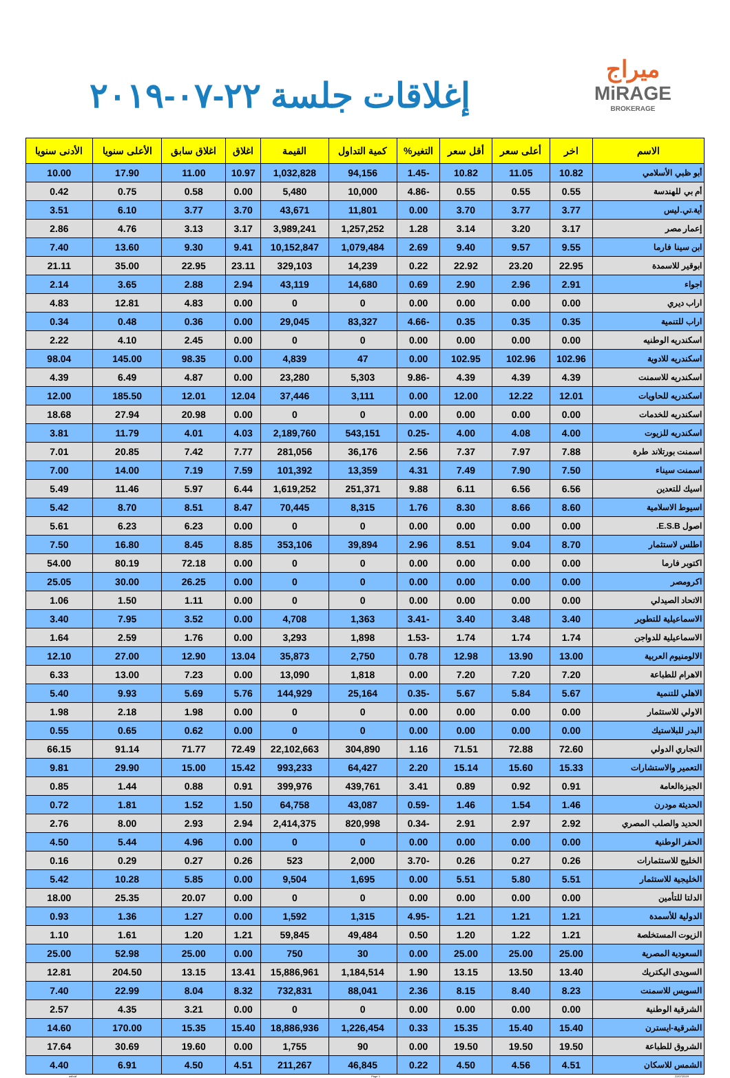ميراج
MiRAGE
BROKERAGE
إغلاقات جلسة ٢٢-٠٧-٢٠١٩
| الاسم | اخر | أعلى سعر | أقل سعر | التغير% | كمية التداول | القيمة | اغلاق | اغلاق سابق | الأعلى سنويا | الأدنى سنويا |
| --- | --- | --- | --- | --- | --- | --- | --- | --- | --- | --- |
| أبو ظبي الأسلامي | 10.82 | 11.05 | 10.82 | -1.45 | 94,156 | 1,032,828 | 10.97 | 11.00 | 17.90 | 10.00 |
| أم بي للهندسة | 0.55 | 0.55 | 0.55 | -4.86 | 10,000 | 5,480 | 0.00 | 0.58 | 0.75 | 0.42 |
| أية.تي.ليس | 3.77 | 3.77 | 3.70 | 0.00 | 11,801 | 43,671 | 3.70 | 3.77 | 6.10 | 3.51 |
| إعمار مصر | 3.17 | 3.20 | 3.14 | 1.28 | 1,257,252 | 3,989,241 | 3.17 | 3.13 | 4.76 | 2.86 |
| ابن سينا فارما | 9.55 | 9.57 | 9.40 | 2.69 | 1,079,484 | 10,152,847 | 9.41 | 9.30 | 13.60 | 7.40 |
| ابوقير للاسمدة | 22.95 | 23.20 | 22.92 | 0.22 | 14,239 | 329,103 | 23.11 | 22.95 | 35.00 | 21.11 |
| اجواء | 2.91 | 2.96 | 2.90 | 0.69 | 14,680 | 43,119 | 2.94 | 2.88 | 3.65 | 2.14 |
| اراب ديري | 0.00 | 0.00 | 0.00 | 0.00 | 0 | 0 | 0.00 | 4.83 | 12.81 | 4.83 |
| اراب للتنمية | 0.35 | 0.35 | 0.35 | -4.66 | 83,327 | 29,045 | 0.00 | 0.36 | 0.48 | 0.34 |
| اسكندريه الوطنيه | 0.00 | 0.00 | 0.00 | 0.00 | 0 | 0 | 0.00 | 2.45 | 4.10 | 2.22 |
| اسكندريه للادوية | 102.96 | 102.96 | 102.95 | 0.00 | 47 | 4,839 | 0.00 | 98.35 | 145.00 | 98.04 |
| اسكندريه للاسمنت | 4.39 | 4.39 | 4.39 | -9.86 | 5,303 | 23,280 | 0.00 | 4.87 | 6.49 | 4.39 |
| اسكندريه للحاويات | 12.01 | 12.22 | 12.00 | 0.00 | 3,111 | 37,446 | 12.04 | 12.01 | 185.50 | 12.00 |
| اسكندريه للخدمات | 0.00 | 0.00 | 0.00 | 0.00 | 0 | 0 | 0.00 | 20.98 | 27.94 | 18.68 |
| اسكندريه للزيوت | 4.00 | 4.08 | 4.00 | -0.25 | 543,151 | 2,189,760 | 4.03 | 4.01 | 11.79 | 3.81 |
| اسمنت بورتلاند طرة | 7.88 | 7.97 | 7.37 | 2.56 | 36,176 | 281,056 | 7.77 | 7.42 | 20.85 | 7.01 |
| اسمنت سيناء | 7.50 | 7.90 | 7.49 | 4.31 | 13,359 | 101,392 | 7.59 | 7.19 | 14.00 | 7.00 |
| اسيك للتعدين | 6.56 | 6.56 | 6.11 | 9.88 | 251,371 | 1,619,252 | 6.44 | 5.97 | 11.46 | 5.49 |
| اسيوط الاسلامية | 8.60 | 8.66 | 8.30 | 1.76 | 8,315 | 70,445 | 8.47 | 8.51 | 8.70 | 5.42 |
| اصول E.S.B. | 0.00 | 0.00 | 0.00 | 0.00 | 0 | 0 | 0.00 | 6.23 | 6.23 | 5.61 |
| اطلس لاستثمار | 8.70 | 9.04 | 8.51 | 2.96 | 39,894 | 353,106 | 8.85 | 8.45 | 16.80 | 7.50 |
| اكتوبر فارما | 0.00 | 0.00 | 0.00 | 0.00 | 0 | 0 | 0.00 | 72.18 | 80.19 | 54.00 |
| اكرومصر | 0.00 | 0.00 | 0.00 | 0.00 | 0 | 0 | 0.00 | 26.25 | 30.00 | 25.05 |
| الاتحاد الصيدلي | 0.00 | 0.00 | 0.00 | 0.00 | 0 | 0 | 0.00 | 1.11 | 1.50 | 1.06 |
| الاسماعيلية للتطوير | 3.40 | 3.48 | 3.40 | -3.41 | 1,363 | 4,708 | 0.00 | 3.52 | 7.95 | 3.40 |
| الاسماعيلية للدواجن | 1.74 | 1.74 | 1.74 | -1.53 | 1,898 | 3,293 | 0.00 | 1.76 | 2.59 | 1.64 |
| الالومنيوم العربية | 13.00 | 13.90 | 12.98 | 0.78 | 2,750 | 35,873 | 13.04 | 12.90 | 27.00 | 12.10 |
| الاهرام للطباعة | 7.20 | 7.20 | 7.20 | 0.00 | 1,818 | 13,090 | 0.00 | 7.23 | 13.00 | 6.33 |
| الاهلي للتنمية | 5.67 | 5.84 | 5.67 | -0.35 | 25,164 | 144,929 | 5.76 | 5.69 | 9.93 | 5.40 |
| الاولي للاستثمار | 0.00 | 0.00 | 0.00 | 0.00 | 0 | 0 | 0.00 | 1.98 | 2.18 | 1.98 |
| البدر للبلاستيك | 0.00 | 0.00 | 0.00 | 0.00 | 0 | 0 | 0.00 | 0.62 | 0.65 | 0.55 |
| التجاري الدولي | 72.60 | 72.88 | 71.51 | 1.16 | 304,890 | 22,102,663 | 72.49 | 71.77 | 91.14 | 66.15 |
| التعمير والاستشارات | 15.33 | 15.60 | 15.14 | 2.20 | 64,427 | 993,233 | 15.42 | 15.00 | 29.90 | 9.81 |
| الجيزةالعامة | 0.91 | 0.92 | 0.89 | 3.41 | 439,761 | 399,976 | 0.91 | 0.88 | 1.44 | 0.85 |
| الحديثة مودرن | 1.46 | 1.54 | 1.46 | -0.59 | 43,087 | 64,758 | 1.50 | 1.52 | 1.81 | 0.72 |
| الحديد والصلب المصري | 2.92 | 2.97 | 2.91 | -0.34 | 820,998 | 2,414,375 | 2.94 | 2.93 | 8.00 | 2.76 |
| الحفر الوطنية | 0.00 | 0.00 | 0.00 | 0.00 | 0 | 0 | 0.00 | 4.96 | 5.44 | 4.50 |
| الخليج للاستثمارات | 0.26 | 0.27 | 0.26 | -3.70 | 2,000 | 523 | 0.26 | 0.27 | 0.29 | 0.16 |
| الخليجية للاستثمار | 5.51 | 5.80 | 5.51 | 0.00 | 1,695 | 9,504 | 0.00 | 5.85 | 10.28 | 5.42 |
| الدلتا للتأمين | 0.00 | 0.00 | 0.00 | 0.00 | 0 | 0 | 0.00 | 20.07 | 25.35 | 18.00 |
| الدولية للأسمدة | 1.21 | 1.21 | 1.21 | -4.95 | 1,315 | 1,592 | 0.00 | 1.27 | 1.36 | 0.93 |
| الزيوت المستخلصة | 1.21 | 1.22 | 1.20 | 0.50 | 49,484 | 59,845 | 1.21 | 1.20 | 1.61 | 1.10 |
| السعودية المصرية | 25.00 | 25.00 | 25.00 | 0.00 | 30 | 750 | 0.00 | 25.00 | 52.98 | 25.00 |
| السويدى اليكتريك | 13.40 | 13.50 | 13.15 | 1.90 | 1,184,514 | 15,886,961 | 13.41 | 13.15 | 204.50 | 12.81 |
| السويس للاسمنت | 8.23 | 8.40 | 8.15 | 2.36 | 88,041 | 732,831 | 8.32 | 8.04 | 22.99 | 7.40 |
| الشرقية الوطنية | 0.00 | 0.00 | 0.00 | 0.00 | 0 | 0 | 0.00 | 3.21 | 4.35 | 2.57 |
| الشرقية-ايسترن | 15.40 | 15.40 | 15.35 | 0.33 | 1,226,454 | 18,886,936 | 15.40 | 15.35 | 170.00 | 14.60 |
| الشروق للطباعة | 19.50 | 19.50 | 19.50 | 0.00 | 90 | 1,755 | 0.00 | 19.60 | 30.69 | 17.64 |
| الشمس للاسكان | 4.51 | 4.56 | 4.50 | 0.22 | 46,845 | 211,267 | 4.51 | 4.50 | 6.91 | 4.40 |
ashraf Page 1 22/07/2019